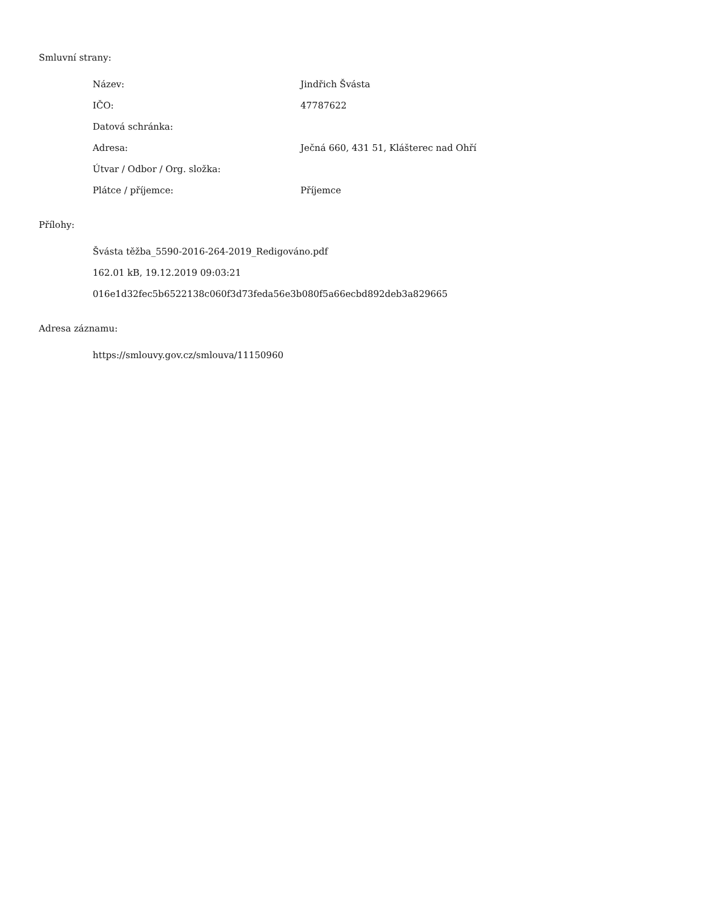Smluvní strany:
| Název: | Jindřich Švásta |
| IČO: | 47787622 |
| Datová schránka: | |
| Adresa: | Ječná 660, 431 51, Klášterec nad Ohří |
| Útvar / Odbor / Org. složka: | |
| Plátce / příjemce: | Příjemce |
Přílohy:
Švásta těžba_5590-2016-264-2019_Redigováno.pdf
162.01 kB, 19.12.2019 09:03:21
016e1d32fec5b6522138c060f3d73feda56e3b080f5a66ecbd892deb3a829665
Adresa záznamu:
https://smlouvy.gov.cz/smlouva/11150960